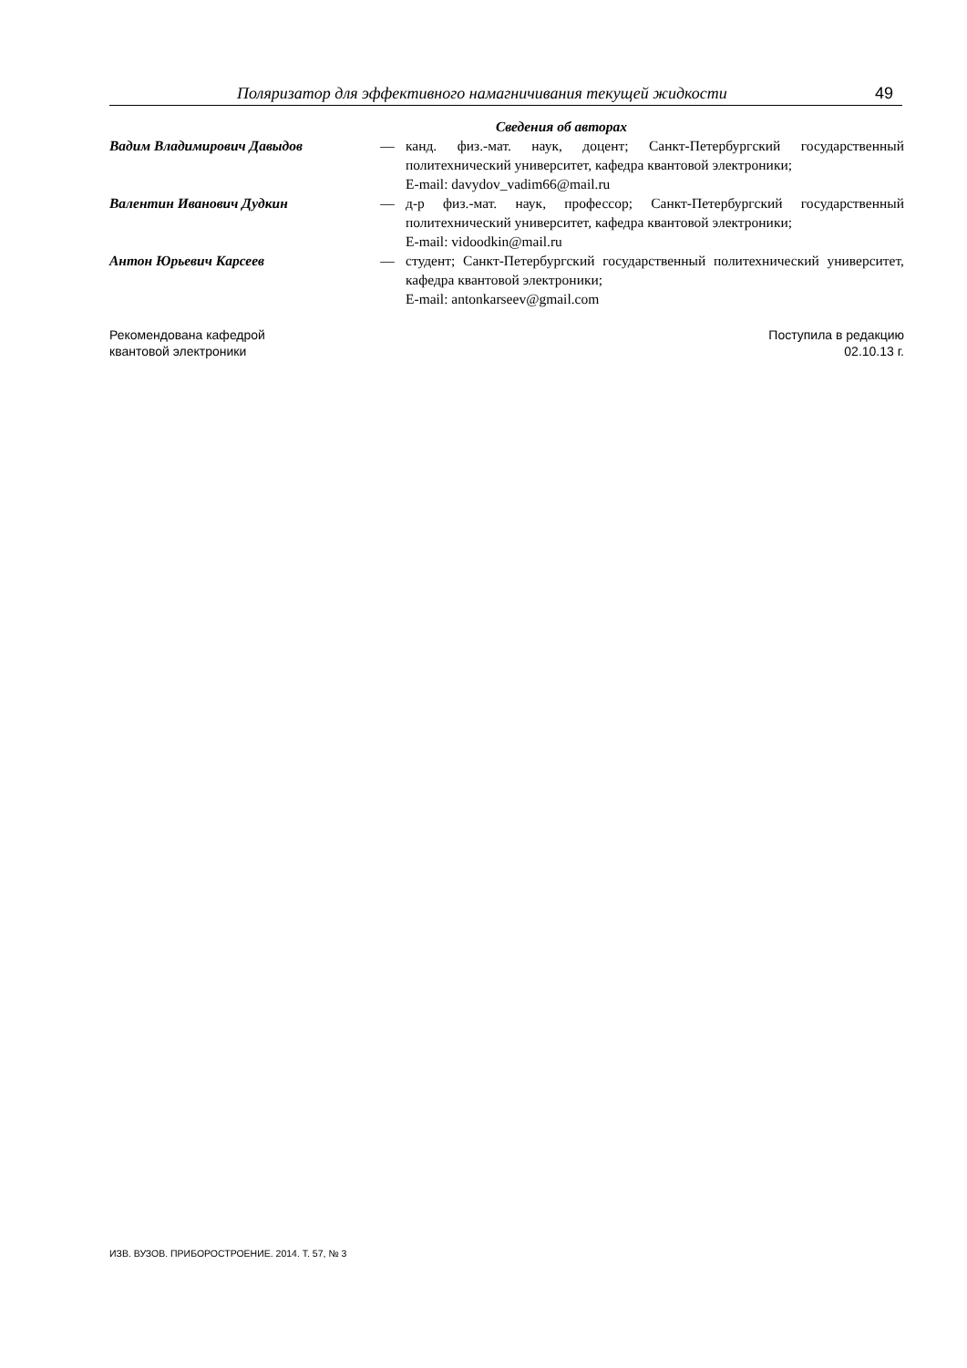Поляризатор для эффективного намагничивания текущей жидкости 49
Сведения об авторах
| Вадим Владимирович Давыдов | — | канд. физ.-мат. наук, доцент; Санкт-Петербургский государственный политехнический университет, кафедра квантовой электроники; E-mail: davydov_vadim66@mail.ru |
| Валентин Иванович Дудкин | — | д-р физ.-мат. наук, профессор; Санкт-Петербургский государственный политехнический университет, кафедра квантовой электроники; E-mail: vidoodkin@mail.ru |
| Антон Юрьевич Карсеев | — | студент; Санкт-Петербургский государственный политехнический университет, кафедра квантовой электроники; E-mail: antonkarseev@gmail.com |
Рекомендована кафедрой
квантовой электроники
Поступила в редакцию
02.10.13 г.
ИЗВ. ВУЗОВ. ПРИБОРОСТРОЕНИЕ. 2014. Т. 57, № 3